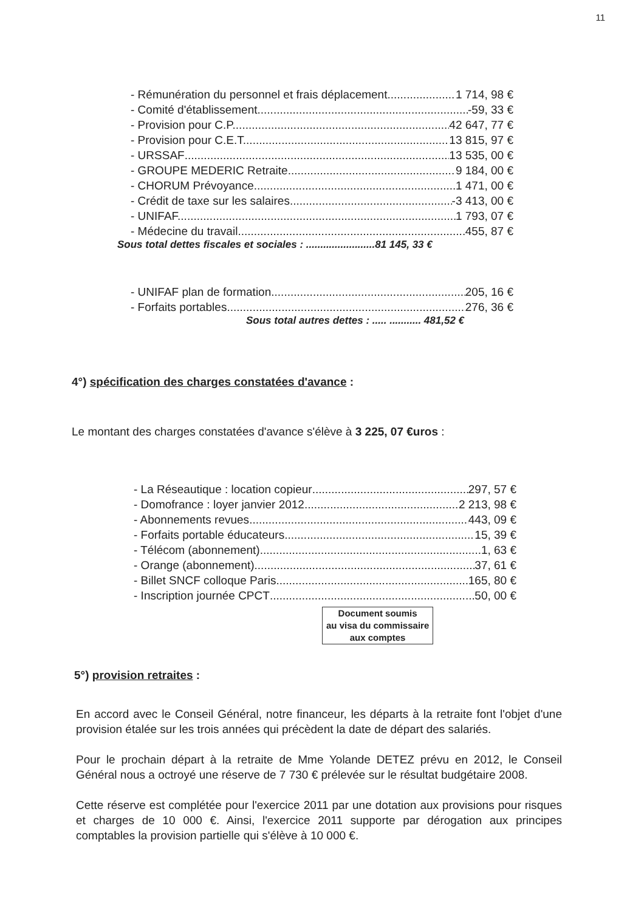11
- Rémunération du personnel et frais déplacement 1 714, 98 €
- Comité d'établissement -59, 33 €
- Provision pour C.P. 42 647, 77 €
- Provision pour C.E.T. 13 815, 97 €
- URSSAF 13 535, 00 €
- GROUPE MEDERIC Retraite 9 184, 00 €
- CHORUM Prévoyance. 1 471, 00 €
- Crédit de taxe sur les salaires -3 413, 00 €
- UNIFAF. 1 793, 07 €
- Médecine du travail 455, 87 €
Sous total dettes fiscales et sociales : ........................81 145, 33 €
- UNIFAF plan de formation 205, 16 €
- Forfaits portables 276, 36 €
Sous total autres dettes : ..... ........... 481,52 €
4°) spécification des charges constatées d'avance :
Le montant des charges constatées d'avance s'élève à 3 225, 07 €uros :
- La Réseautique : location copieur 297, 57 €
- Domofrance : loyer janvier 2012 2 213, 98 €
- Abonnements revues 443, 09 €
- Forfaits portable éducateurs 15, 39 €
- Télécom (abonnement) 1, 63 €
- Orange (abonnement) 37, 61 €
- Billet SNCF colloque Paris 165, 80 €
- Inscription journée CPCT 50, 00 €
Document soumis
au visa du commissaire
aux comptes
5°) provision retraites :
En accord avec le Conseil Général, notre financeur, les départs à la retraite font l'objet d'une provision étalée sur les trois années qui précèdent la date de départ des salariés.
Pour le prochain départ à la retraite de Mme Yolande DETEZ prévu en 2012, le Conseil Général nous a octroyé une réserve de 7 730 € prélevée sur le résultat budgétaire 2008.
Cette réserve est complétée pour l'exercice 2011 par une dotation aux provisions pour risques et charges de 10 000 €. Ainsi, l'exercice 2011 supporte par dérogation aux principes comptables la provision partielle qui s'élève à 10 000 €.